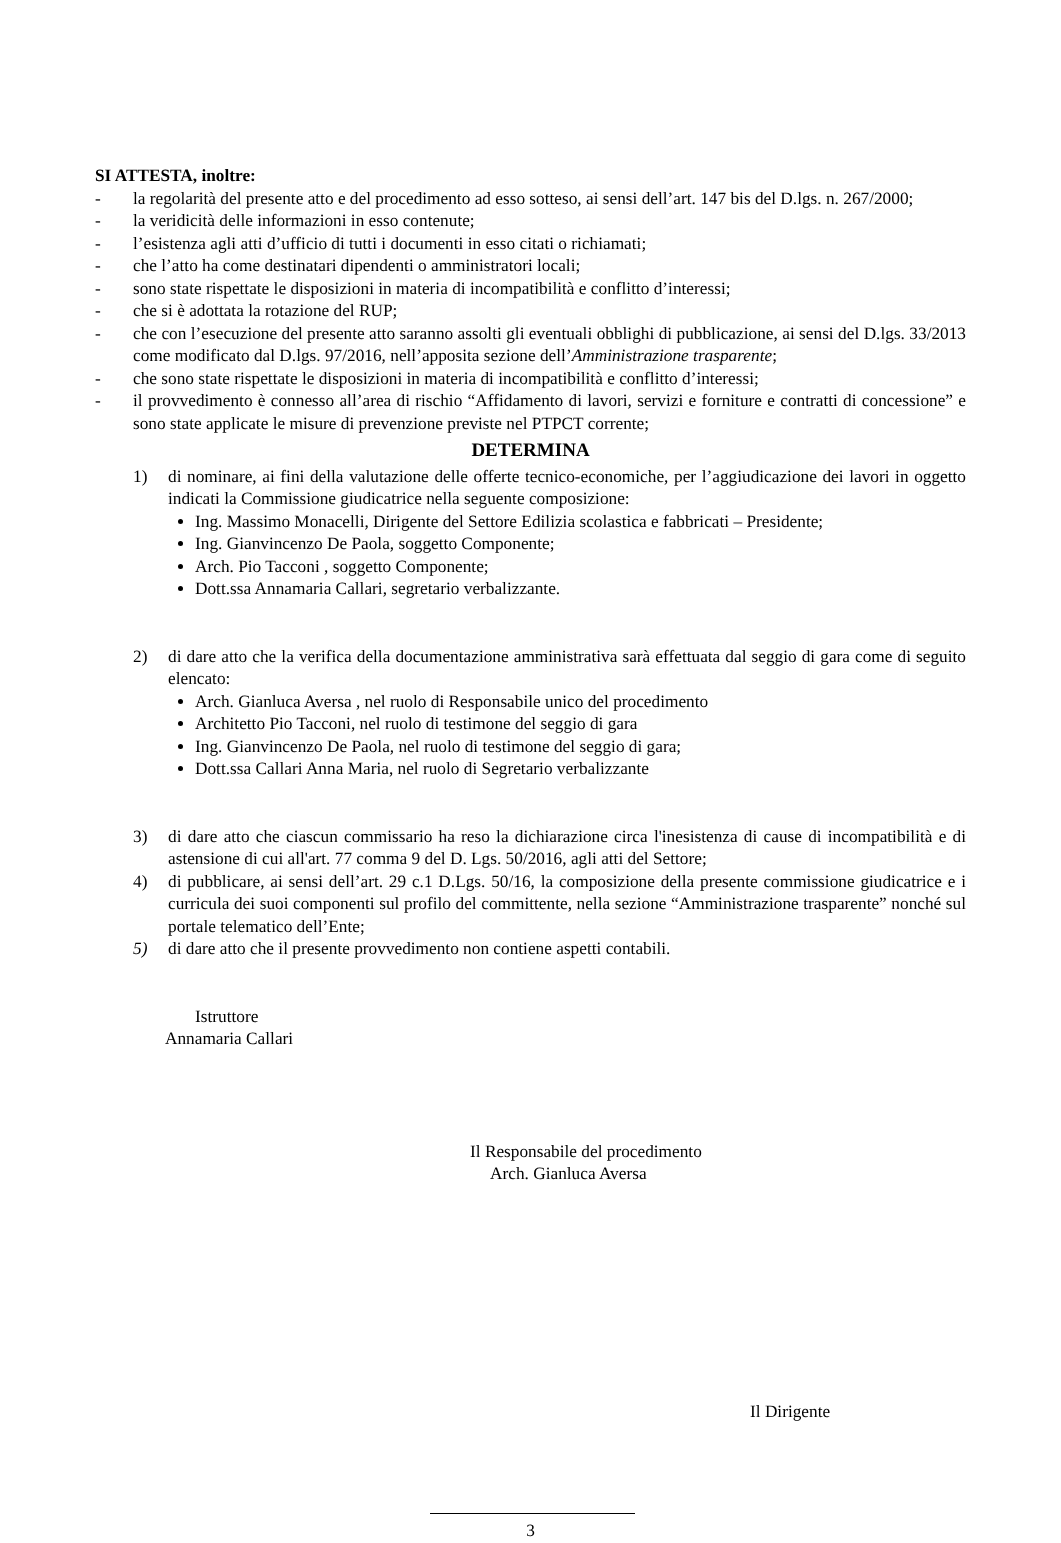SI ATTESTA, inoltre:
- la regolarità del presente atto e del procedimento ad esso sotteso, ai sensi dell’art. 147 bis del D.lgs. n. 267/2000;
- la veridicità delle informazioni in esso contenute;
- l’esistenza agli atti d’ufficio di tutti i documenti in esso citati o richiamati;
- che l’atto ha come destinatari dipendenti o amministratori locali;
- sono state rispettate le disposizioni in materia di incompatibilità e conflitto d’interessi;
- che si è adottata la rotazione del RUP;
- che con l’esecuzione del presente atto saranno assolti gli eventuali obblighi di pubblicazione, ai sensi del D.lgs. 33/2013 come modificato dal D.lgs. 97/2016, nell’apposita sezione dell’Amministrazione trasparente;
- che sono state rispettate le disposizioni in materia di incompatibilità e conflitto d’interessi;
- il provvedimento è connesso all’area di rischio “Affidamento di lavori, servizi e forniture e contratti di concessione” e sono state applicate le misure di prevenzione previste nel PTPCT corrente;
DETERMINA
1) di nominare, ai fini della valutazione delle offerte tecnico-economiche, per l’aggiudicazione dei lavori in oggetto indicati la Commissione giudicatrice nella seguente composizione:
Ing. Massimo Monacelli, Dirigente del Settore Edilizia scolastica e fabbricati – Presidente;
Ing. Gianvincenzo De Paola, soggetto Componente;
Arch. Pio Tacconi , soggetto Componente;
Dott.ssa Annamaria Callari, segretario verbalizzante.
2) di dare atto che la verifica della documentazione amministrativa sarà effettuata dal seggio di gara come di seguito elencato:
Arch. Gianluca Aversa , nel ruolo di Responsabile unico del procedimento
Architetto Pio Tacconi, nel ruolo di testimone del seggio di gara
Ing. Gianvincenzo De Paola, nel ruolo di testimone del seggio di gara;
Dott.ssa Callari Anna Maria, nel ruolo di Segretario verbalizzante
3) di dare atto che ciascun commissario ha reso la dichiarazione circa l'inesistenza di cause di incompatibilità e di astensione di cui all'art. 77 comma 9 del D. Lgs. 50/2016, agli atti del Settore;
4) di pubblicare, ai sensi dell’art. 29 c.1 D.Lgs. 50/16, la composizione della presente commissione giudicatrice e i curricula dei suoi componenti sul profilo del committente, nella sezione “Amministrazione trasparente” nonché sul portale telematico dell’Ente;
5) di dare atto che il presente provvedimento non contiene aspetti contabili.
Istruttore
Annamaria Callari
Il Responsabile del procedimento
Arch. Gianluca Aversa
Il Dirigente
3